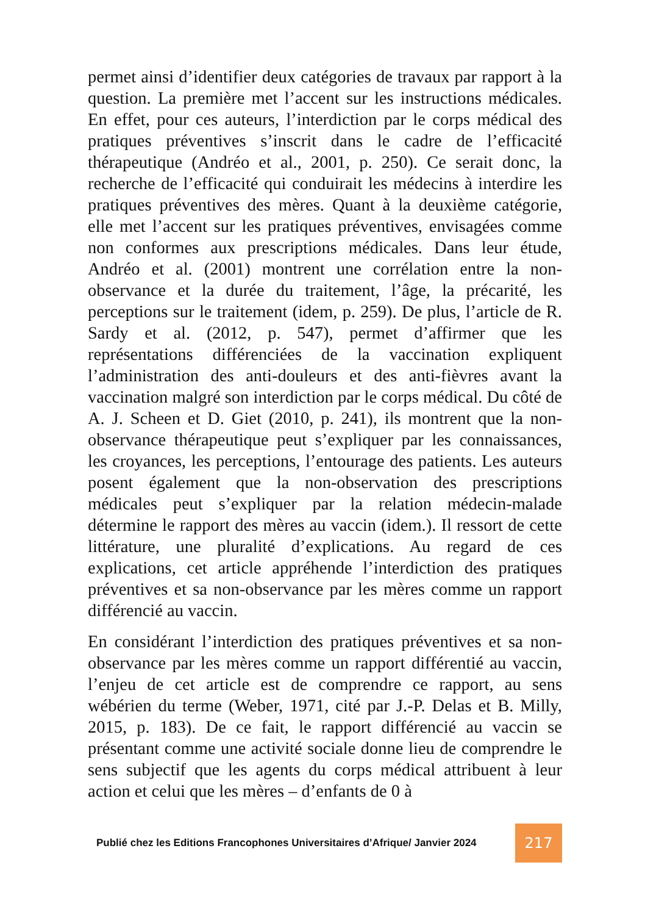permet ainsi d’identifier deux catégories de travaux par rapport à la question. La première met l’accent sur les instructions médicales. En effet, pour ces auteurs, l’interdiction par le corps médical des pratiques préventives s’inscrit dans le cadre de l’efficacité thérapeutique (Andréo et al., 2001, p. 250). Ce serait donc, la recherche de l’efficacité qui conduirait les médecins à interdire les pratiques préventives des mères. Quant à la deuxième catégorie, elle met l’accent sur les pratiques préventives, envisagées comme non conformes aux prescriptions médicales. Dans leur étude, Andréo et al. (2001) montrent une corrélation entre la non-observance et la durée du traitement, l’âge, la précarité, les perceptions sur le traitement (idem, p. 259). De plus, l’article de R. Sardy et al. (2012, p. 547), permet d’affirmer que les représentations différenciées de la vaccination expliquent l’administration des anti-douleurs et des anti-fièvres avant la vaccination malgré son interdiction par le corps médical. Du côté de A. J. Scheen et D. Giet (2010, p. 241), ils montrent que la non-observance thérapeutique peut s’expliquer par les connaissances, les croyances, les perceptions, l’entourage des patients. Les auteurs posent également que la non-observation des prescriptions médicales peut s’expliquer par la relation médecin-malade détermine le rapport des mères au vaccin (idem.). Il ressort de cette littérature, une pluralité d’explications. Au regard de ces explications, cet article appréhende l’interdiction des pratiques préventives et sa non-observance par les mères comme un rapport différencié au vaccin.
En considérant l’interdiction des pratiques préventives et sa non-observance par les mères comme un rapport différentié au vaccin, l’enjeu de cet article est de comprendre ce rapport, au sens wébérien du terme (Weber, 1971, cité par J.-P. Delas et B. Milly, 2015, p. 183). De ce fait, le rapport différencié au vaccin se présentant comme une activité sociale donne lieu de comprendre le sens subjectif que les agents du corps médical attribuent à leur action et celui que les mères – d’enfants de 0 à
Publié chez les Editions Francophones Universitaires d’Afrique/ Janvier 2024 217